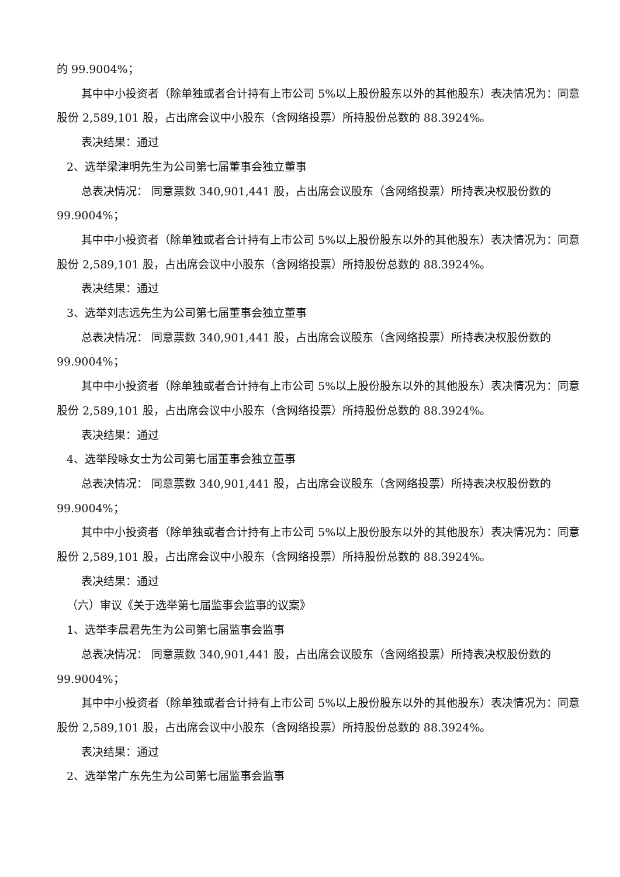的 99.9004%；
其中中小投资者（除单独或者合计持有上市公司 5%以上股份股东以外的其他股东）表决情况为：同意股份 2,589,101 股，占出席会议中小股东（含网络投票）所持股份总数的 88.3924%。
表决结果：通过
2、选举梁津明先生为公司第七届董事会独立董事
总表决情况： 同意票数 340,901,441 股，占出席会议股东（含网络投票）所持表决权股份数的 99.9004%；
其中中小投资者（除单独或者合计持有上市公司 5%以上股份股东以外的其他股东）表决情况为：同意股份 2,589,101 股，占出席会议中小股东（含网络投票）所持股份总数的 88.3924%。
表决结果：通过
3、选举刘志远先生为公司第七届董事会独立董事
总表决情况： 同意票数 340,901,441 股，占出席会议股东（含网络投票）所持表决权股份数的 99.9004%；
其中中小投资者（除单独或者合计持有上市公司 5%以上股份股东以外的其他股东）表决情况为：同意股份 2,589,101 股，占出席会议中小股东（含网络投票）所持股份总数的 88.3924%。
表决结果：通过
4、选举段咏女士为公司第七届董事会独立董事
总表决情况： 同意票数 340,901,441 股，占出席会议股东（含网络投票）所持表决权股份数的 99.9004%；
其中中小投资者（除单独或者合计持有上市公司 5%以上股份股东以外的其他股东）表决情况为：同意股份 2,589,101 股，占出席会议中小股东（含网络投票）所持股份总数的 88.3924%。
表决结果：通过
（六）审议《关于选举第七届监事会监事的议案》
1、选举李晨君先生为公司第七届监事会监事
总表决情况： 同意票数 340,901,441 股，占出席会议股东（含网络投票）所持表决权股份数的 99.9004%；
其中中小投资者（除单独或者合计持有上市公司 5%以上股份股东以外的其他股东）表决情况为：同意股份 2,589,101 股，占出席会议中小股东（含网络投票）所持股份总数的 88.3924%。
表决结果：通过
2、选举常广东先生为公司第七届监事会监事